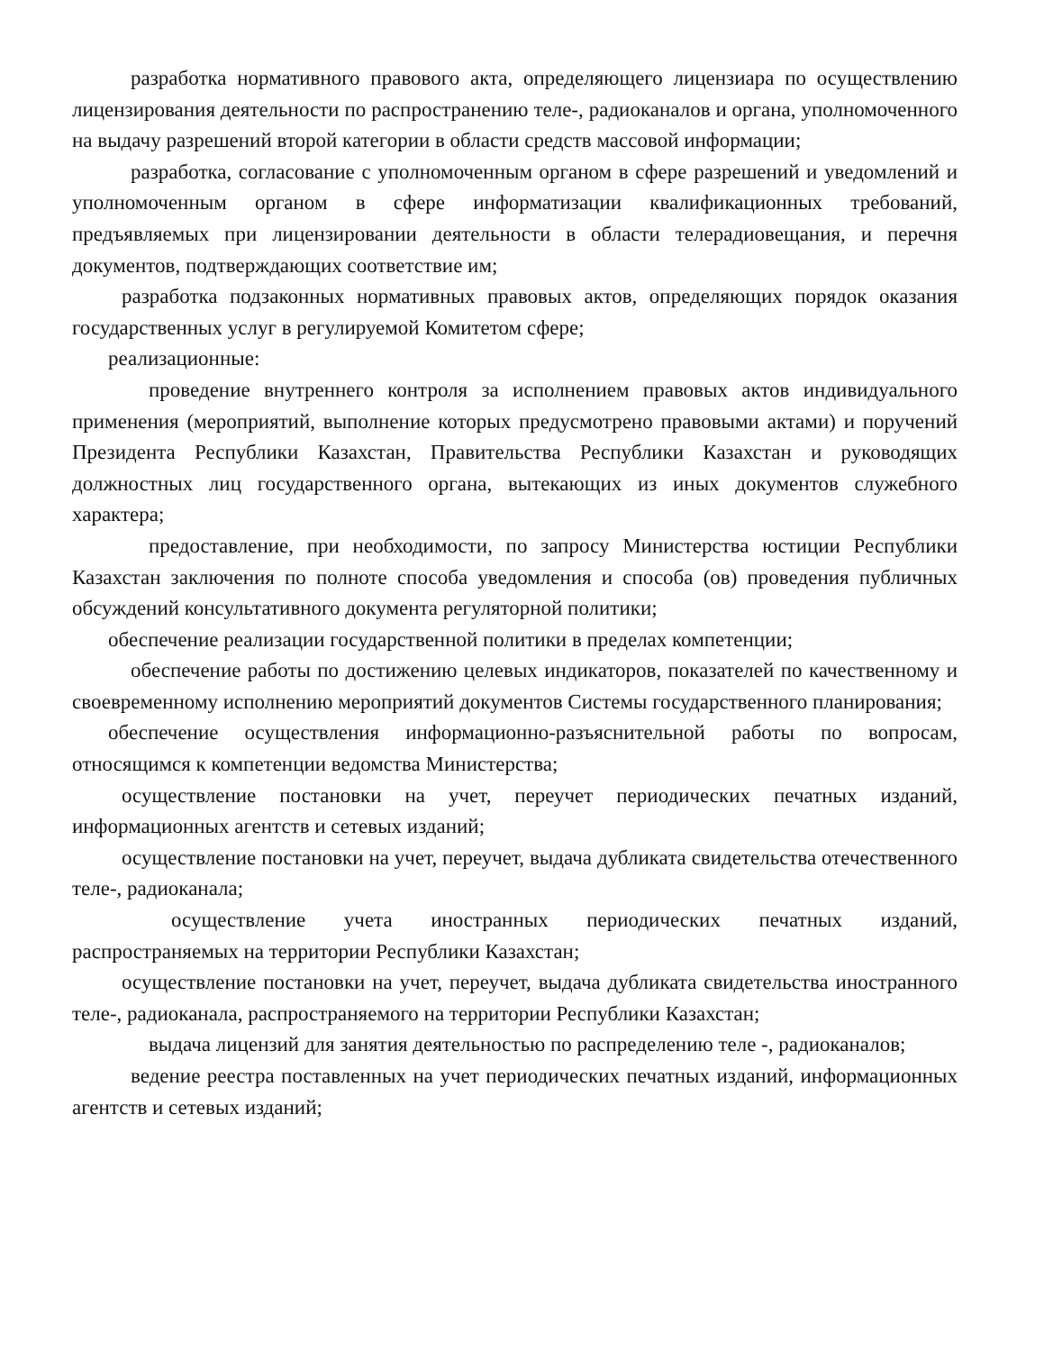разработка нормативного правового акта, определяющего лицензиара по осуществлению лицензирования деятельности по распространению теле-, радиоканалов и органа, уполномоченного на выдачу разрешений второй категории в области средств массовой информации;
разработка, согласование с уполномоченным органом в сфере разрешений и уведомлений и уполномоченным органом в сфере информатизации квалификационных требований, предъявляемых при лицензировании деятельности в области телерадиовещания, и перечня документов, подтверждающих соответствие им;
разработка подзаконных нормативных правовых актов, определяющих порядок оказания государственных услуг в регулируемой Комитетом сфере;
реализационные:
проведение внутреннего контроля за исполнением правовых актов индивидуального применения (мероприятий, выполнение которых предусмотрено правовыми актами) и поручений Президента Республики Казахстан, Правительства Республики Казахстан и руководящих должностных лиц государственного органа, вытекающих из иных документов служебного характера;
предоставление, при необходимости, по запросу Министерства юстиции Республики Казахстан заключения по полноте способа уведомления и способа (ов) проведения публичных обсуждений консультативного документа регуляторной политики;
обеспечение реализации государственной политики в пределах компетенции;
обеспечение работы по достижению целевых индикаторов, показателей по качественному и своевременному исполнению мероприятий документов Системы государственного планирования;
обеспечение осуществления информационно-разъяснительной работы по вопросам, относящимся к компетенции ведомства Министерства;
осуществление постановки на учет, переучет периодических печатных изданий, информационных агентств и сетевых изданий;
осуществление постановки на учет, переучет, выдача дубликата свидетельства отечественного теле-, радиоканала;
осуществление учета иностранных периодических печатных изданий, распространяемых на территории Республики Казахстан;
осуществление постановки на учет, переучет, выдача дубликата свидетельства иностранного теле-, радиоканала, распространяемого на территории Республики Казахстан;
выдача лицензий для занятия деятельностью по распределению теле -, радиоканалов;
ведение реестра поставленных на учет периодических печатных изданий, информационных агентств и сетевых изданий;